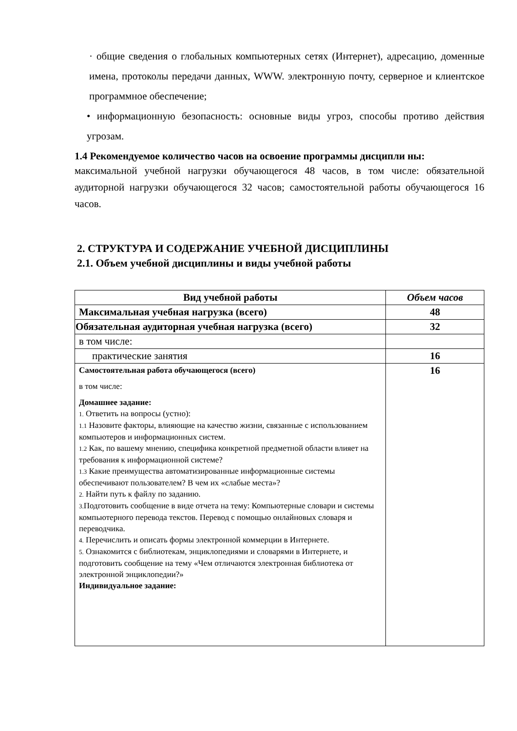· общие сведения о глобальных компьютерных сетях (Интернет), адресацию, доменные имена, протоколы передачи данных, WWW. электронную почту, серверное и клиентское программное обеспечение;
• информационную безопасность: основные виды угроз, способы противо действия угрозам.
1.4 Рекомендуемое количество часов на освоение программы дисципли ны:
максимальной учебной нагрузки обучающегося 48 часов, в том числе: обязательной аудиторной нагрузки обучающегося 32 часов; самостоятельной работы обучающегося 16 часов.
2. СТРУКТУРА И СОДЕРЖАНИЕ УЧЕБНОЙ ДИСЦИПЛИНЫ
2.1. Объем учебной дисциплины и виды учебной работы
| Вид учебной работы | Объем часов |
| --- | --- |
| Максимальная учебная нагрузка (всего) | 48 |
| Обязательная аудиторная учебная нагрузка (всего) | 32 |
| в том числе: | |
| практические занятия | 16 |
| Самостоятельная работа обучающегося (всего) в том числе: Домашнее задание: 1. Ответить на вопросы (устно): 1.1 Назовите факторы, влияющие на качество жизни, связанные с использованием компьютеров и информационных систем. 1.2 Как, по вашему мнению, специфика конкретной предметной области влияет на требования к информационной системе? 1.3 Какие преимущества автоматизированные информационные системы обеспечивают пользователем? В чем их «слабые места»? 2. Найти путь к файлу по заданию. 3. Подготовить сообщение в виде отчета на тему: Компьютерные словари и системы компьютерного перевода текстов. Перевод с помощью онлайновых словаря и переводчика. 4. Перечислить и описать формы электронной коммерции в Интернете. 5. Ознакомится с библиотекам, энциклопедиями и словарями в Интернете, и подготовить сообщение на тему «Чем отличаются электронная библиотека от электронной энциклопедии?» Индивидуальное задание: | 16 |